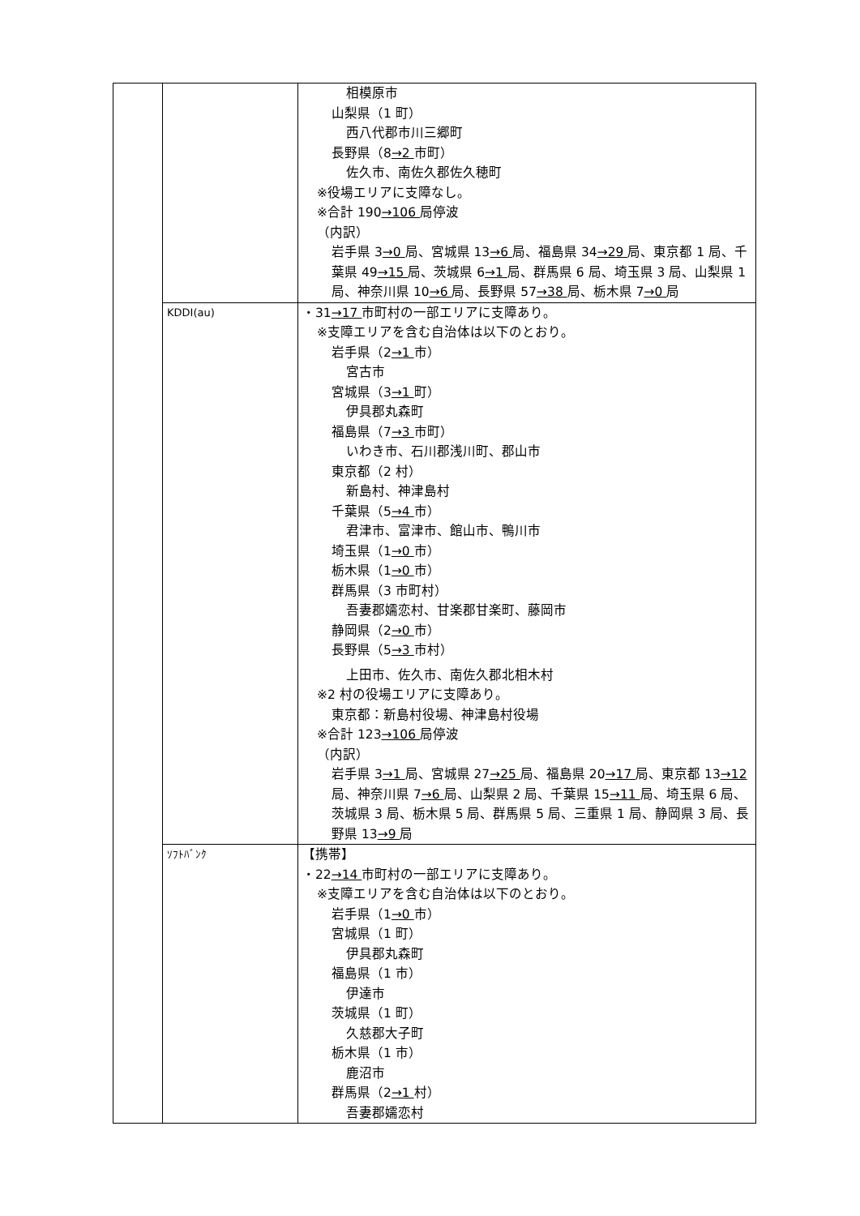| | | 相模原市 山梨県（1 町） 西八代郡市川三郷町 長野県（8 →2 市町） 佐久市、南佐久郡佐久穂町 ※役場エリアに支障なし。 ※合計 190 →106 局停波 （内訳） 岩手県 3 →0 局、宮城県 13 →6 局、福島県 34 →29 局、東京都 1 局、千葉県 49 →15 局、茨城県 6 →1 局、群馬県 6 局、埼玉県 3 局、山梨県 1 局、神奈川県 10 →6 局、長野県 57 →38 局、栃木県 7 →0 局 |
| | KDDI(au) | ・31 →17 市町村の一部エリアに支障あり。 ※支障エリアを含む自治体は以下のとおり。 岩手県（2 →1 市） 宮古市 宮城県（3 →1 町） 伊具郡丸森町 福島県（7 →3 市町） いわき市、石川郡浅川町、郡山市 東京都（2 村） 新島村、神津島村 千葉県（5 →4 市） 君津市、富津市、館山市、鴨川市 埼玉県（1 →0 市） 栃木県（1 →0 市） 群馬県（3 市町村） 吾妻郡嬬恋村、甘楽郡甘楽町、藤岡市 静岡県（2 →0 市） 長野県（5 →3 市村） 上田市、佐久市、南佐久郡北相木村 ※2 村の役場エリアに支障あり。 東京都：新島村役場、神津島村役場 ※合計 123 →106 局停波 （内訳） 岩手県 3 →1 局、宮城県 27 →25 局、福島県 20 →17 局、東京都 13 →12 局、神奈川県 7 →6 局、山梨県 2 局、千葉県 15 →11 局、埼玉県 6 局、茨城県 3 局、栃木県 5 局、群馬県 5 局、三重県 1 局、静岡県 3 局、長野県 13 →9 局 |
| | ｿﾌﾄﾊﾞﾝｸ | 【携帯】 ・22 →14 市町村の一部エリアに支障あり。 ※支障エリアを含む自治体は以下のとおり。 岩手県（1 →0 市） 宮城県（1 町） 伊具郡丸森町 福島県（1 市） 伊達市 茨城県（1 町） 久慈郡大子町 栃木県（1 市） 鹿沼市 群馬県（2 →1 村） 吾妻郡嬬恋村 |